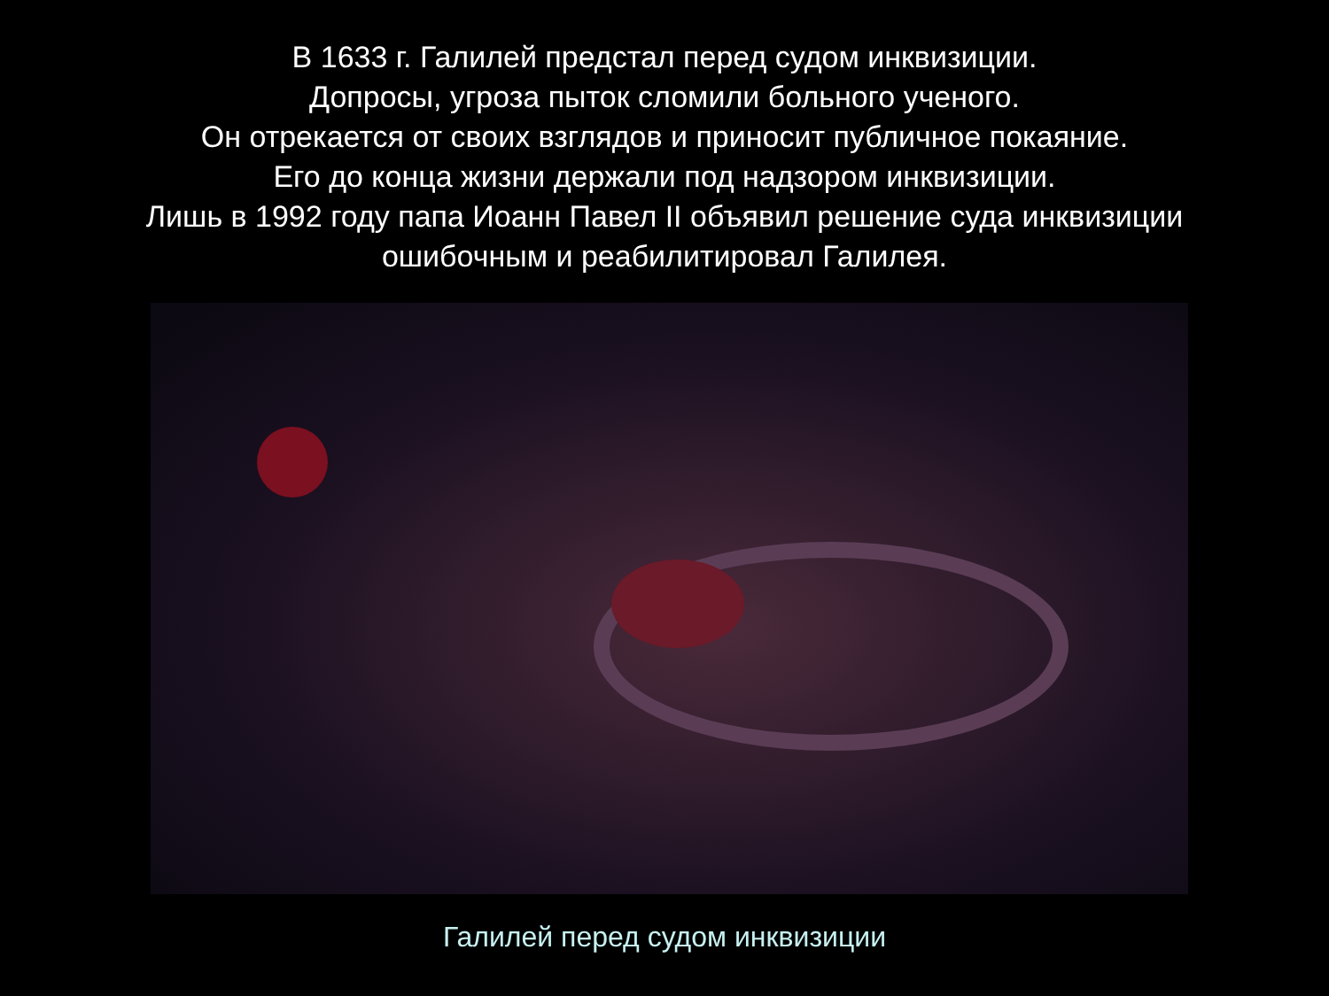В 1633 г. Галилей предстал перед судом инквизиции.
Допросы, угроза пыток сломили больного ученого.
Он отрекается от своих взглядов и приносит публичное покаяние.
Его до конца жизни держали под надзором инквизиции.
Лишь в 1992 году папа Иоанн Павел II объявил решение суда инквизиции
ошибочным и реабилитировал Галилея.
Галилей перед судом инквизиции